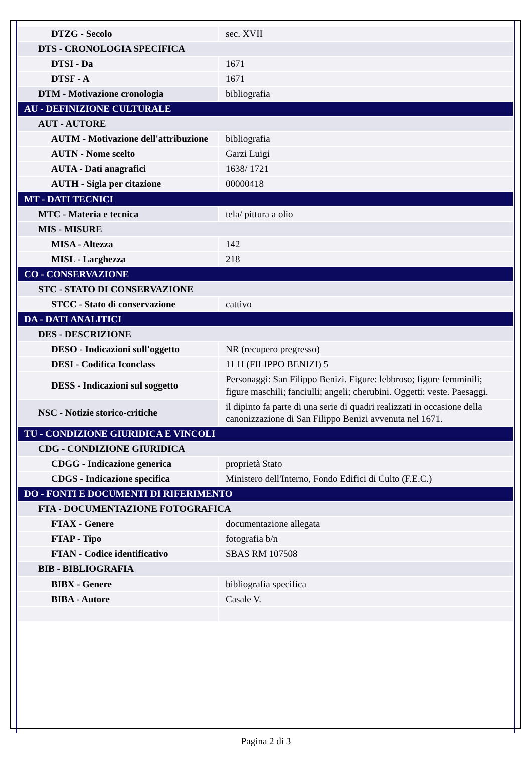| DTZG - Secolo | sec. XVII |
| DTS - CRONOLOGIA SPECIFICA | |
| DTSI - Da | 1671 |
| DTSF - A | 1671 |
| DTM - Motivazione cronologia | bibliografia |
| AU - DEFINIZIONE CULTURALE | |
| AUT - AUTORE | |
| AUTM - Motivazione dell'attribuzione | bibliografia |
| AUTN - Nome scelto | Garzi Luigi |
| AUTA - Dati anagrafici | 1638/ 1721 |
| AUTH - Sigla per citazione | 00000418 |
| MT - DATI TECNICI | |
| MTC - Materia e tecnica | tela/ pittura a olio |
| MIS - MISURE | |
| MISA - Altezza | 142 |
| MISL - Larghezza | 218 |
| CO - CONSERVAZIONE | |
| STC - STATO DI CONSERVAZIONE | |
| STCC - Stato di conservazione | cattivo |
| DA - DATI ANALITICI | |
| DES - DESCRIZIONE | |
| DESO - Indicazioni sull'oggetto | NR (recupero pregresso) |
| DESI - Codifica Iconclass | 11 H (FILIPPO BENIZI) 5 |
| DESS - Indicazioni sul soggetto | Personaggi: San Filippo Benizi. Figure: lebbroso; figure femminili; figure maschili; fanciulli; angeli; cherubini. Oggetti: veste. Paesaggi. |
| NSC - Notizie storico-critiche | il dipinto fa parte di una serie di quadri realizzati in occasione della canonizzazione di San Filippo Benizi avvenuta nel 1671. |
| TU - CONDIZIONE GIURIDICA E VINCOLI | |
| CDG - CONDIZIONE GIURIDICA | |
| CDGG - Indicazione generica | proprietà Stato |
| CDGS - Indicazione specifica | Ministero dell'Interno, Fondo Edifici di Culto (F.E.C.) |
| DO - FONTI E DOCUMENTI DI RIFERIMENTO | |
| FTA - DOCUMENTAZIONE FOTOGRAFICA | |
| FTAX - Genere | documentazione allegata |
| FTAP - Tipo | fotografia b/n |
| FTAN - Codice identificativo | SBAS RM 107508 |
| BIB - BIBLIOGRAFIA | |
| BIBX - Genere | bibliografia specifica |
| BIBA - Autore | Casale V. |
Pagina 2 di 3